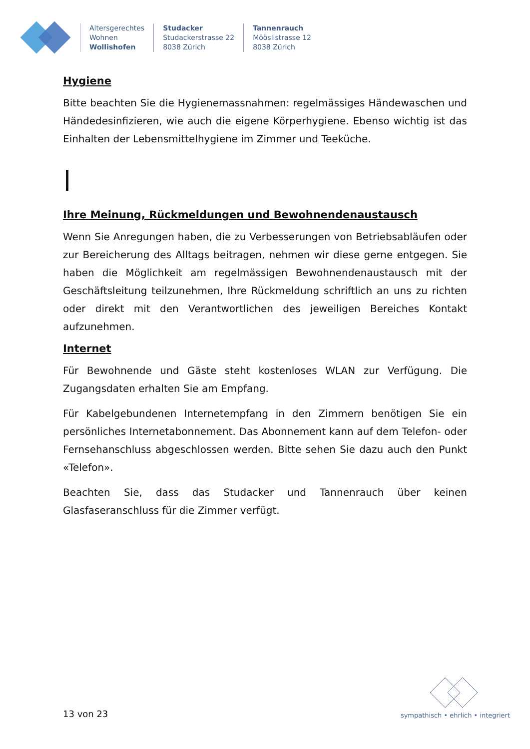Altersgerechtes
Wohnen
Wollishofen
Studacker
Studackerstrasse 22
8038 Zürich
Tannenrauch
Mööslistrasse 12
8038 Zürich
Hygiene
Bitte beachten Sie die Hygienemassnahmen: regelmässiges Händewaschen und Händedesinfizieren, wie auch die eigene Körperhygiene. Ebenso wichtig ist das Einhalten der Lebensmittelhygiene im Zimmer und Teeküche.
Ihre Meinung, Rückmeldungen und Bewohnendenaustausch
Wenn Sie Anregungen haben, die zu Verbesserungen von Betriebsabläufen oder zur Bereicherung des Alltags beitragen, nehmen wir diese gerne entgegen. Sie haben die Möglichkeit am regelmässigen Bewohnendenaustausch mit der Geschäftsleitung teilzunehmen, Ihre Rückmeldung schriftlich an uns zu richten oder direkt mit den Verantwortlichen des jeweiligen Bereiches Kontakt aufzunehmen.
Internet
Für Bewohnende und Gäste steht kostenloses WLAN zur Verfügung. Die Zugangsdaten erhalten Sie am Empfang.
Für Kabelgebundenen Internetempfang in den Zimmern benötigen Sie ein persönliches Internetabonnement. Das Abonnement kann auf dem Telefon- oder Fernsehanschluss abgeschlossen werden. Bitte sehen Sie dazu auch den Punkt «Telefon».
Beachten Sie, dass das Studacker und Tannenrauch über keinen Glasfaseranschluss für die Zimmer verfügt.
13 von 23
sympathisch • ehrlich • integriert